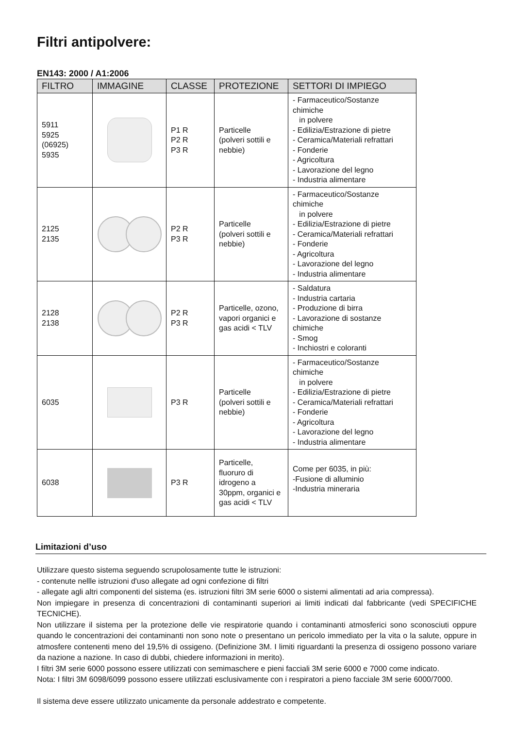Filtri antipolvere:
EN143: 2000 / A1:2006
| FILTRO | IMMAGINE | CLASSE | PROTEZIONE | SETTORI DI IMPIEGO |
| --- | --- | --- | --- | --- |
| 5911 5925 (06925) 5935 | | P1 R P2 R P3 R | Particelle (polveri sottili e nebbie) | - Farmaceutico/Sostanze chimiche in polvere - Edilizia/Estrazione di pietre - Ceramica/Materiali refrattari - Fonderie - Agricoltura - Lavorazione del legno - Industria alimentare |
| 2125 2135 | | P2 R P3 R | Particelle (polveri sottili e nebbie) | - Farmaceutico/Sostanze chimiche in polvere - Edilizia/Estrazione di pietre - Ceramica/Materiali refrattari - Fonderie - Agricoltura - Lavorazione del legno - Industria alimentare |
| 2128 2138 | | P2 R P3 R | Particelle, ozono, vapori organici e gas acidi < TLV | - Saldatura - Industria cartaria - Produzione di birra - Lavorazione di sostanze chimiche - Smog - Inchiostri e coloranti |
| 6035 | | P3 R | Particelle (polveri sottili e nebbie) | - Farmaceutico/Sostanze chimiche in polvere - Edilizia/Estrazione di pietre - Ceramica/Materiali refrattari - Fonderie - Agricoltura - Lavorazione del legno - Industria alimentare |
| 6038 | | P3 R | Particelle, fluoruro di idrogeno a 30ppm, organici e gas acidi < TLV | Come per 6035, in più: -Fusione di alluminio -Industria mineraria |
Limitazioni d’uso
Utilizzare questo sistema seguendo scrupolosamente tutte le istruzioni:
- contenute nellle istruzioni d'uso allegate ad ogni confezione di filtri
- allegate agli altri componenti del sistema (es. istruzioni filtri 3M serie 6000 o sistemi alimentati ad aria compressa).
Non impiegare in presenza di concentrazioni di contaminanti superiori ai limiti indicati dal fabbricante (vedi SPECIFICHE TECNICHE).
Non utilizzare il sistema per la protezione delle vie respiratorie quando i contaminanti atmosferici sono sconosciuti oppure quando le concentrazioni dei contaminanti non sono note o presentano un pericolo immediato per la vita o la salute, oppure in atmosfere contenenti meno del 19,5% di ossigeno. (Definizione 3M. I limiti riguardanti la presenza di ossigeno possono variare da nazione a nazione. In caso di dubbi, chiedere informazioni in merito).
I filtri 3M serie 6000 possono essere utilizzati con semimaschere e pieni facciali 3M serie 6000 e 7000 come indicato.
Nota: I filtri 3M 6098/6099 possono essere utilizzati esclusivamente con i respiratori a pieno facciale 3M serie 6000/7000.
Il sistema deve essere utilizzato unicamente da personale addestrato e competente.